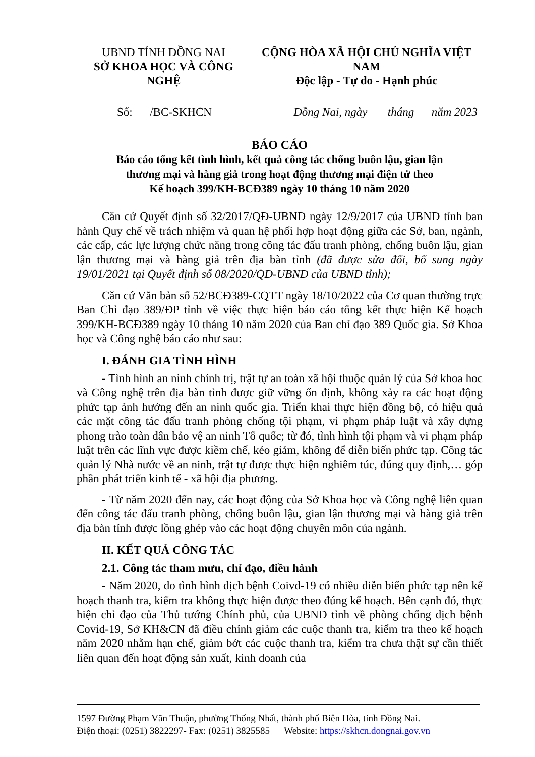UBND TỈNH ĐỒNG NAI
SỞ KHOA HỌC VÀ CÔNG NGHỆ
CỘNG HÒA XÃ HỘI CHỦ NGHĨA VIỆT NAM
Độc lập - Tự do - Hạnh phúc
Số: /BC-SKHCN Đồng Nai, ngày tháng năm 2023
BÁO CÁO
Báo cáo tổng kết tình hình, kết quả công tác chống buôn lậu, gian lận
thương mại và hàng giả trong hoạt động thương mại điện tử theo
Kế hoạch 399/KH-BCĐ389 ngày 10 tháng 10 năm 2020
Căn cứ Quyết định số 32/2017/QĐ-UBND ngày 12/9/2017 của UBND tỉnh ban hành Quy chế về trách nhiệm và quan hệ phối hợp hoạt động giữa các Sở, ban, ngành, các cấp, các lực lượng chức năng trong công tác đấu tranh phòng, chống buôn lậu, gian lận thương mại và hàng giả trên địa bàn tỉnh (đã được sửa đổi, bổ sung ngày 19/01/2021 tại Quyết định số 08/2020/QĐ-UBND của UBND tỉnh);
Căn cứ Văn bản số 52/BCĐ389-CQTT ngày 18/10/2022 của Cơ quan thường trực Ban Chỉ đạo 389/ĐP tỉnh về việc thực hiện báo cáo tổng kết thực hiện Kế hoạch 399/KH-BCĐ389 ngày 10 tháng 10 năm 2020 của Ban chỉ đạo 389 Quốc gia. Sở Khoa học và Công nghệ báo cáo như sau:
I. ĐÁNH GIA TÌNH HÌNH
- Tình hình an ninh chính trị, trật tự an toàn xã hội thuộc quản lý của Sở khoa hoc và Công nghệ trên địa bàn tỉnh được giữ vững ổn định, không xảy ra các hoạt động phức tạp ảnh hưởng đến an ninh quốc gia. Triển khai thực hiện đồng bộ, có hiệu quả các mặt công tác đấu tranh phòng chống tội phạm, vi phạm pháp luật và xây dựng phong trào toàn dân bảo vệ an ninh Tổ quốc; từ đó, tình hình tội phạm và vi phạm pháp luật trên các lĩnh vực được kiềm chế, kéo giảm, không để diễn biến phức tạp. Công tác quản lý Nhà nước về an ninh, trật tự được thực hiện nghiêm túc, đúng quy định,… góp phần phát triển kinh tế - xã hội địa phương.
- Từ năm 2020 đến nay, các hoạt động của Sở Khoa học và Công nghệ liên quan đến công tác đấu tranh phòng, chống buôn lậu, gian lận thương mại và hàng giả trên địa bàn tỉnh được lồng ghép vào các hoạt động chuyên môn của ngành.
II. KẾT QUẢ CÔNG TÁC
2.1. Công tác tham mưu, chỉ đạo, điều hành
- Năm 2020, do tình hình dịch bệnh Coivd-19 có nhiều diễn biến phức tạp nên kế hoạch thanh tra, kiểm tra không thực hiện được theo đúng kế hoạch. Bên cạnh đó, thực hiện chỉ đạo của Thủ tướng Chính phủ, của UBND tỉnh về phòng chống dịch bệnh Covid-19, Sở KH&CN đã điều chỉnh giảm các cuộc thanh tra, kiểm tra theo kế hoạch năm 2020 nhằm hạn chế, giảm bớt các cuộc thanh tra, kiểm tra chưa thật sự cần thiết liên quan đến hoạt động sản xuất, kinh doanh của
1597 Đường Phạm Văn Thuận, phường Thống Nhất, thành phố Biên Hòa, tỉnh Đồng Nai.
Điện thoại: (0251) 3822297- Fax: (0251) 3825585 Website: https://skhcn.dongnai.gov.vn